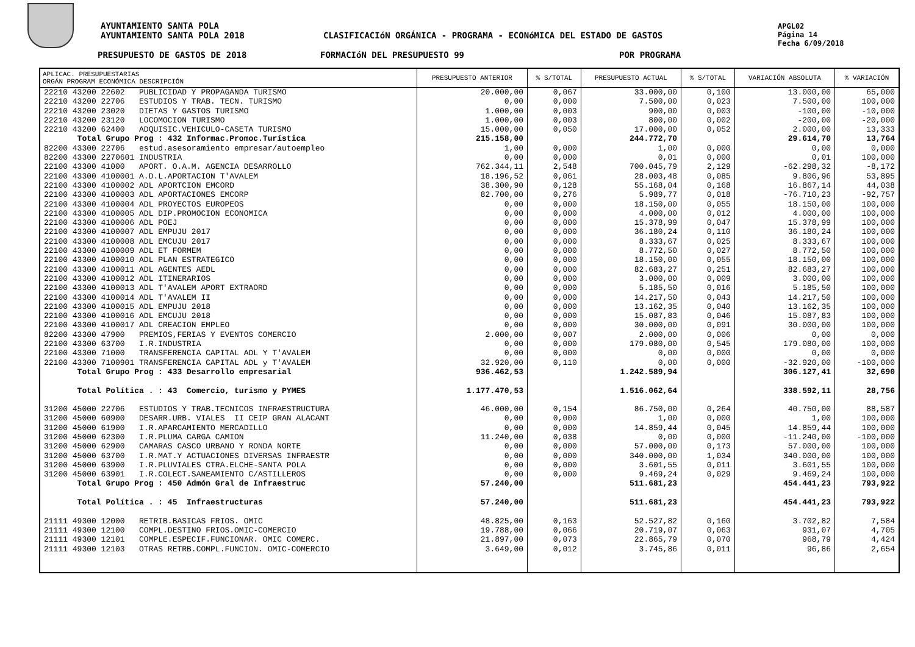AYUNTAMIENTO SANTA POLA
AYUNTAMIENTO SANTA POLA 2018
CLASIFICACIóN ORGÁNICA - PROGRAMA - ECONóMICA DEL ESTADO DE GASTOS
APGL02
Página 14
Fecha 6/09/2018
PRESUPUESTO DE GASTOS DE 2018 FORMACIóN DEL PRESUPUESTO 99 POR PROGRAMA
| APLICAC. PRESUPUESTARIAS ORGÁN PROGRAM ECONÓMICA DESCRIPCIÓN | PRESUPUESTO ANTERIOR | % S/TOTAL | PRESUPUESTO ACTUAL | % S/TOTAL | VARIACIÓN ABSOLUTA | % VARIACIÓN |
| --- | --- | --- | --- | --- | --- | --- |
| 22210 43200 22602 PUBLICIDAD Y PROPAGANDA TURISMO | 20.000,00 | 0,067 | 33.000,00 | 0,100 | 13.000,00 | 65,000 |
| 22210 43200 22706 ESTUDIOS Y TRAB. TECN. TURISMO | 0,00 | 0,000 | 7.500,00 | 0,023 | 7.500,00 | 100,000 |
| 22210 43200 23020 DIETAS Y GASTOS TURISMO | 1.000,00 | 0,003 | 900,00 | 0,003 | -100,00 | -10,000 |
| 22210 43200 23120 LOCOMOCION TURISMO | 1.000,00 | 0,003 | 800,00 | 0,002 | -200,00 | -20,000 |
| 22210 43200 62400 ADQUISIC.VEHICULO-CASETA TURISMO | 15.000,00 | 0,050 | 17.000,00 | 0,052 | 2.000,00 | 13,333 |
| Total Grupo Prog : 432 Informac.Promoc.Turística | 215.158,00 | | 244.772,70 | | 29.614,70 | 13,764 |
| 82200 43300 22706 estud.asesoramiento empresar/autoempleo | 1,00 | 0,000 | 1,00 | 0,000 | 0,00 | 0,000 |
| 82200 43300 2270601 INDUSTRIA | 0,00 | 0,000 | 0,01 | 0,000 | 0,01 | 100,000 |
| 22100 43300 41000 APORT. O.A.M. AGENCIA DESARROLLO | 762.344,11 | 2,548 | 700.045,79 | 2,129 | -62.298,32 | -8,172 |
| 22100 43300 4100001 A.D.L.APORTACION T'AVALEM | 18.196,52 | 0,061 | 28.003,48 | 0,085 | 9.806,96 | 53,895 |
| 22100 43300 4100002 ADL APORTCION EMCORD | 38.300,90 | 0,128 | 55.168,04 | 0,168 | 16.867,14 | 44,038 |
| 22100 43300 4100003 ADL APORTACIONES EMCORP | 82.700,00 | 0,276 | 5.989,77 | 0,018 | -76.710,23 | -92,757 |
| 22100 43300 4100004 ADL PROYECTOS EUROPEOS | 0,00 | 0,000 | 18.150,00 | 0,055 | 18.150,00 | 100,000 |
| 22100 43300 4100005 ADL DIP.PROMOCION ECONOMICA | 0,00 | 0,000 | 4.000,00 | 0,012 | 4.000,00 | 100,000 |
| 22100 43300 4100006 ADL POEJ | 0,00 | 0,000 | 15.378,99 | 0,047 | 15.378,99 | 100,000 |
| 22100 43300 4100007 ADL EMPUJU 2017 | 0,00 | 0,000 | 36.180,24 | 0,110 | 36.180,24 | 100,000 |
| 22100 43300 4100008 ADL EMCUJU 2017 | 0,00 | 0,000 | 8.333,67 | 0,025 | 8.333,67 | 100,000 |
| 22100 43300 4100009 ADL ET FORMEM | 0,00 | 0,000 | 8.772,50 | 0,027 | 8.772,50 | 100,000 |
| 22100 43300 4100010 ADL PLAN ESTRATEGICO | 0,00 | 0,000 | 18.150,00 | 0,055 | 18.150,00 | 100,000 |
| 22100 43300 4100011 ADL AGENTES AEDL | 0,00 | 0,000 | 82.683,27 | 0,251 | 82.683,27 | 100,000 |
| 22100 43300 4100012 ADL ITINERARIOS | 0,00 | 0,000 | 3.000,00 | 0,009 | 3.000,00 | 100,000 |
| 22100 43300 4100013 ADL T'AVALEM APORT EXTRAORD | 0,00 | 0,000 | 5.185,50 | 0,016 | 5.185,50 | 100,000 |
| 22100 43300 4100014 ADL T'AVALEM II | 0,00 | 0,000 | 14.217,50 | 0,043 | 14.217,50 | 100,000 |
| 22100 43300 4100015 ADL EMPUJU 2018 | 0,00 | 0,000 | 13.162,35 | 0,040 | 13.162,35 | 100,000 |
| 22100 43300 4100016 ADL EMCUJU 2018 | 0,00 | 0,000 | 15.087,83 | 0,046 | 15.087,83 | 100,000 |
| 22100 43300 4100017 ADL CREACION EMPLEO | 0,00 | 0,000 | 30.000,00 | 0,091 | 30.000,00 | 100,000 |
| 82200 43300 47900 PREMIOS,FERIAS Y EVENTOS COMERCIO | 2.000,00 | 0,007 | 2.000,00 | 0,006 | 0,00 | 0,000 |
| 22100 43300 63700 I.R.INDUSTRIA | 0,00 | 0,000 | 179.080,00 | 0,545 | 179.080,00 | 100,000 |
| 22100 43300 71000 TRANSFERENCIA CAPITAL ADL Y T'AVALEM | 0,00 | 0,000 | 0,00 | 0,000 | 0,00 | 0,000 |
| 22100 43300 7100901 TRANSFERENCIA CAPITAL ADL y T'AVALEM | 32.920,00 | 0,110 | 0,00 | 0,000 | -32.920,00 | -100,000 |
| Total Grupo Prog : 433 Desarrollo empresarial | 936.462,53 | | 1.242.589,94 | | 306.127,41 | 32,690 |
| Total Política . : 43 Comercio, turismo y PYMES | 1.177.470,53 | | 1.516.062,64 | | 338.592,11 | 28,756 |
| 31200 45000 22706 ESTUDIOS Y TRAB.TECNICOS INFRAESTRUCTURA | 46.000,00 | 0,154 | 86.750,00 | 0,264 | 40.750,00 | 88,587 |
| 31200 45000 60900 DESARR.URB. VIALES II CEIP GRAN ALACANT | 0,00 | 0,000 | 1,00 | 0,000 | 1,00 | 100,000 |
| 31200 45000 61900 I.R.APARCAMIENTO MERCADILLO | 0,00 | 0,000 | 14.859,44 | 0,045 | 14.859,44 | 100,000 |
| 31200 45000 62300 I.R.PLUMA CARGA CAMION | 11.240,00 | 0,038 | 0,00 | 0,000 | -11.240,00 | -100,000 |
| 31200 45000 62900 CAMARAS CASCO URBANO Y RONDA NORTE | 0,00 | 0,000 | 57.000,00 | 0,173 | 57.000,00 | 100,000 |
| 31200 45000 63700 I.R.MAT.Y ACTUACIONES DIVERSAS INFRAESTR | 0,00 | 0,000 | 340.000,00 | 1,034 | 340.000,00 | 100,000 |
| 31200 45000 63900 I.R.PLUVIALES CTRA.ELCHE-SANTA POLA | 0,00 | 0,000 | 3.601,55 | 0,011 | 3.601,55 | 100,000 |
| 31200 45000 63901 I.R.COLECT.SANEAMIENTO C/ASTILLEROS | 0,00 | 0,000 | 9.469,24 | 0,029 | 9.469,24 | 100,000 |
| Total Grupo Prog : 450 Admón Gral de Infraestruc | 57.240,00 | | 511.681,23 | | 454.441,23 | 793,922 |
| Total Política . : 45 Infraestructuras | 57.240,00 | | 511.681,23 | | 454.441,23 | 793,922 |
| 21111 49300 12000 RETRIB.BASICAS FRIOS. OMIC | 48.825,00 | 0,163 | 52.527,82 | 0,160 | 3.702,82 | 7,584 |
| 21111 49300 12100 COMPL.DESTINO FRIOS.OMIC-COMERCIO | 19.788,00 | 0,066 | 20.719,07 | 0,063 | 931,07 | 4,705 |
| 21111 49300 12101 COMPLE.ESPECIF.FUNCIONAR. OMIC COMERC. | 21.897,00 | 0,073 | 22.865,79 | 0,070 | 968,79 | 4,424 |
| 21111 49300 12103 OTRAS RETRB.COMPL.FUNCION. OMIC-COMERCIO | 3.649,00 | 0,012 | 3.745,86 | 0,011 | 96,86 | 2,654 |